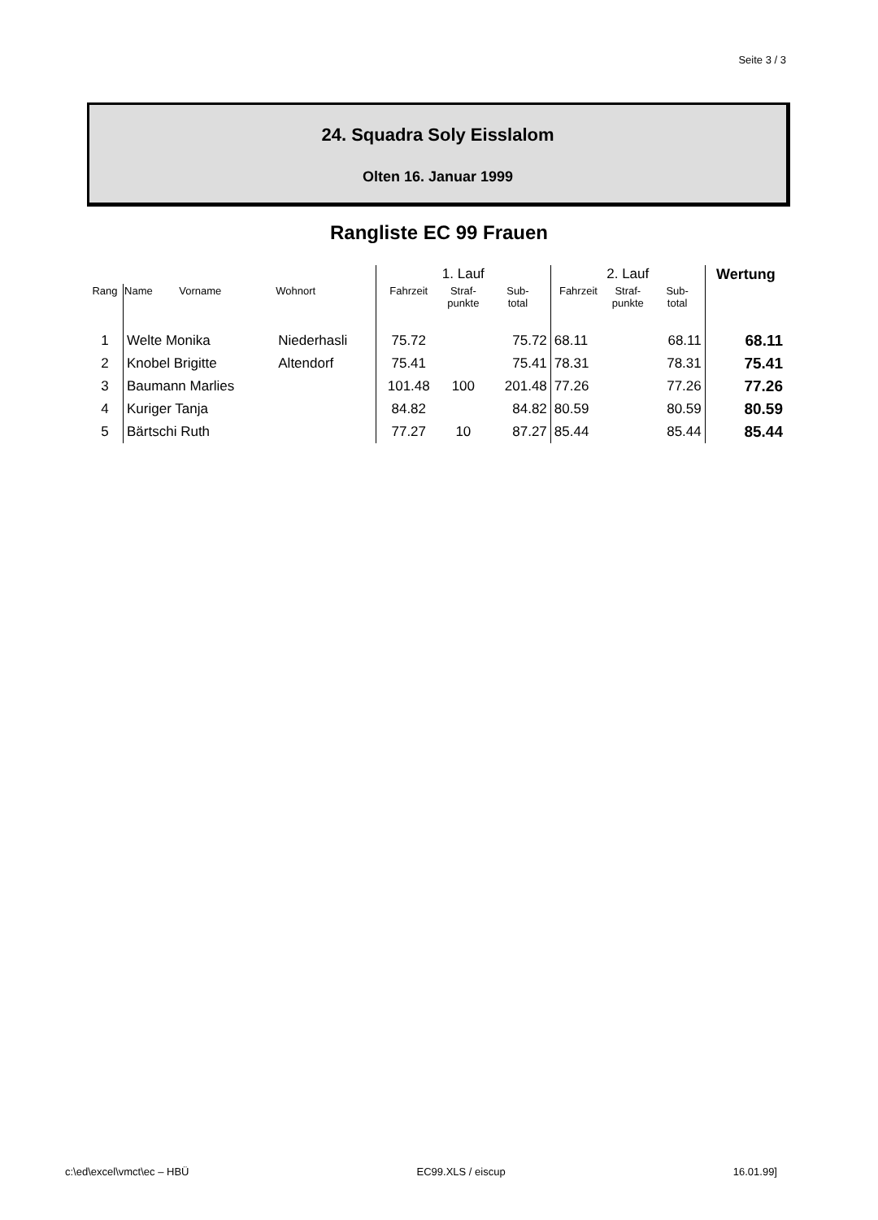Seite 3 / 3
24. Squadra Soly Eisslalom
Olten 16. Januar 1999
Rangliste EC 99 Frauen
| | | | 1. Lauf | | | 2. Lauf | | | Wertung |
| --- | --- | --- | --- | --- | --- | --- | --- | --- | --- |
| Rang | Name Vorname | Wohnort | Fahrzeit | Straf- punkte | Sub- total | Fahrzeit | Straf- punkte | Sub- total | |
| 1 | Welte Monika | Niederhasli | 75.72 | | 75.72 | 68.11 | | 68.11 | 68.11 |
| 2 | Knobel Brigitte | Altendorf | 75.41 | | 75.41 | 78.31 | | 78.31 | 75.41 |
| 3 | Baumann Marlies | | 101.48 | 100 | 201.48 | 77.26 | | 77.26 | 77.26 |
| 4 | Kuriger Tanja | | 84.82 | | 84.82 | 80.59 | | 80.59 | 80.59 |
| 5 | Bärtschi Ruth | | 77.27 | 10 | 87.27 | 85.44 | | 85.44 | 85.44 |
c:\ed\excel\vmct\ec – HBÜ EC99.XLS / eiscup 16.01.99]